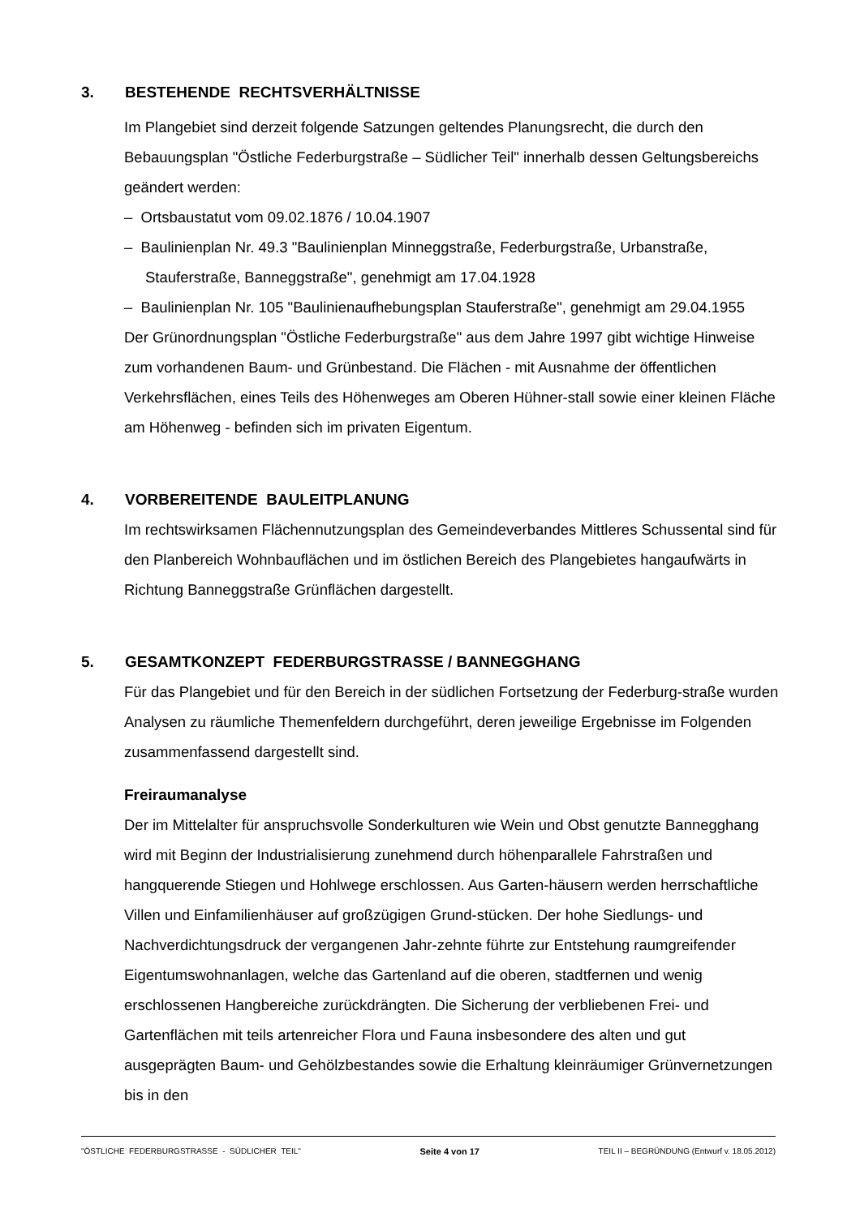3. BESTEHENDE RECHTSVERHÄLTNISSE
Im Plangebiet sind derzeit folgende Satzungen geltendes Planungsrecht, die durch den Bebauungsplan "Östliche Federburgstraße – Südlicher Teil" innerhalb dessen Geltungsbereichs geändert werden:
– Ortsbaustatut vom 09.02.1876 / 10.04.1907
– Baulinienplan Nr. 49.3 "Baulinienplan Minneggstraße, Federburgstraße, Urbanstraße, Stauferstraße, Banneggstraße", genehmigt am 17.04.1928
– Baulinienplan Nr. 105 "Baulinienaufhebungsplan Stauferstraße", genehmigt am 29.04.1955
Der Grünordnungsplan "Östliche Federburgstraße" aus dem Jahre 1997 gibt wichtige Hinweise zum vorhandenen Baum- und Grünbestand. Die Flächen - mit Ausnahme der öffentlichen Verkehrsflächen, eines Teils des Höhenweges am Oberen Hühner-stall sowie einer kleinen Fläche am Höhenweg - befinden sich im privaten Eigentum.
4. VORBEREITENDE BAULEITPLANUNG
Im rechtswirksamen Flächennutzungsplan des Gemeindeverbandes Mittleres Schussental sind für den Planbereich Wohnbauflächen und im östlichen Bereich des Plangebietes hangaufwärts in Richtung Banneggstraße Grünflächen dargestellt.
5. GESAMTKONZEPT FEDERBURGSTRASSE / BANNEGGHANG
Für das Plangebiet und für den Bereich in der südlichen Fortsetzung der Federburg-straße wurden Analysen zu räumliche Themenfeldern durchgeführt, deren jeweilige Ergebnisse im Folgenden zusammenfassend dargestellt sind.
Freiraumanalyse
Der im Mittelalter für anspruchsvolle Sonderkulturen wie Wein und Obst genutzte Bannegghang wird mit Beginn der Industrialisierung zunehmend durch höhenparallele Fahrstraßen und hangquerende Stiegen und Hohlwege erschlossen. Aus Garten-häusern werden herrschaftliche Villen und Einfamilienhäuser auf großzügigen Grund-stücken. Der hohe Siedlungs- und Nachverdichtungsdruck der vergangenen Jahr-zehnte führte zur Entstehung raumgreifender Eigentumswohnanlagen, welche das Gartenland auf die oberen, stadtfernen und wenig erschlossenen Hangbereiche zurückdrängten. Die Sicherung der verbliebenen Frei- und Gartenflächen mit teils artenreicher Flora und Fauna insbesondere des alten und gut ausgeprägten Baum- und Gehölzbestandes sowie die Erhaltung kleinräumiger Grünvernetzungen bis in den
"ÖSTLICHE FEDERBURGSTRASSE - SÜDLICHER TEIL" Seite 4 von 17 TEIL II – BEGRÜNDUNG (Entwurf v. 18.05.2012)